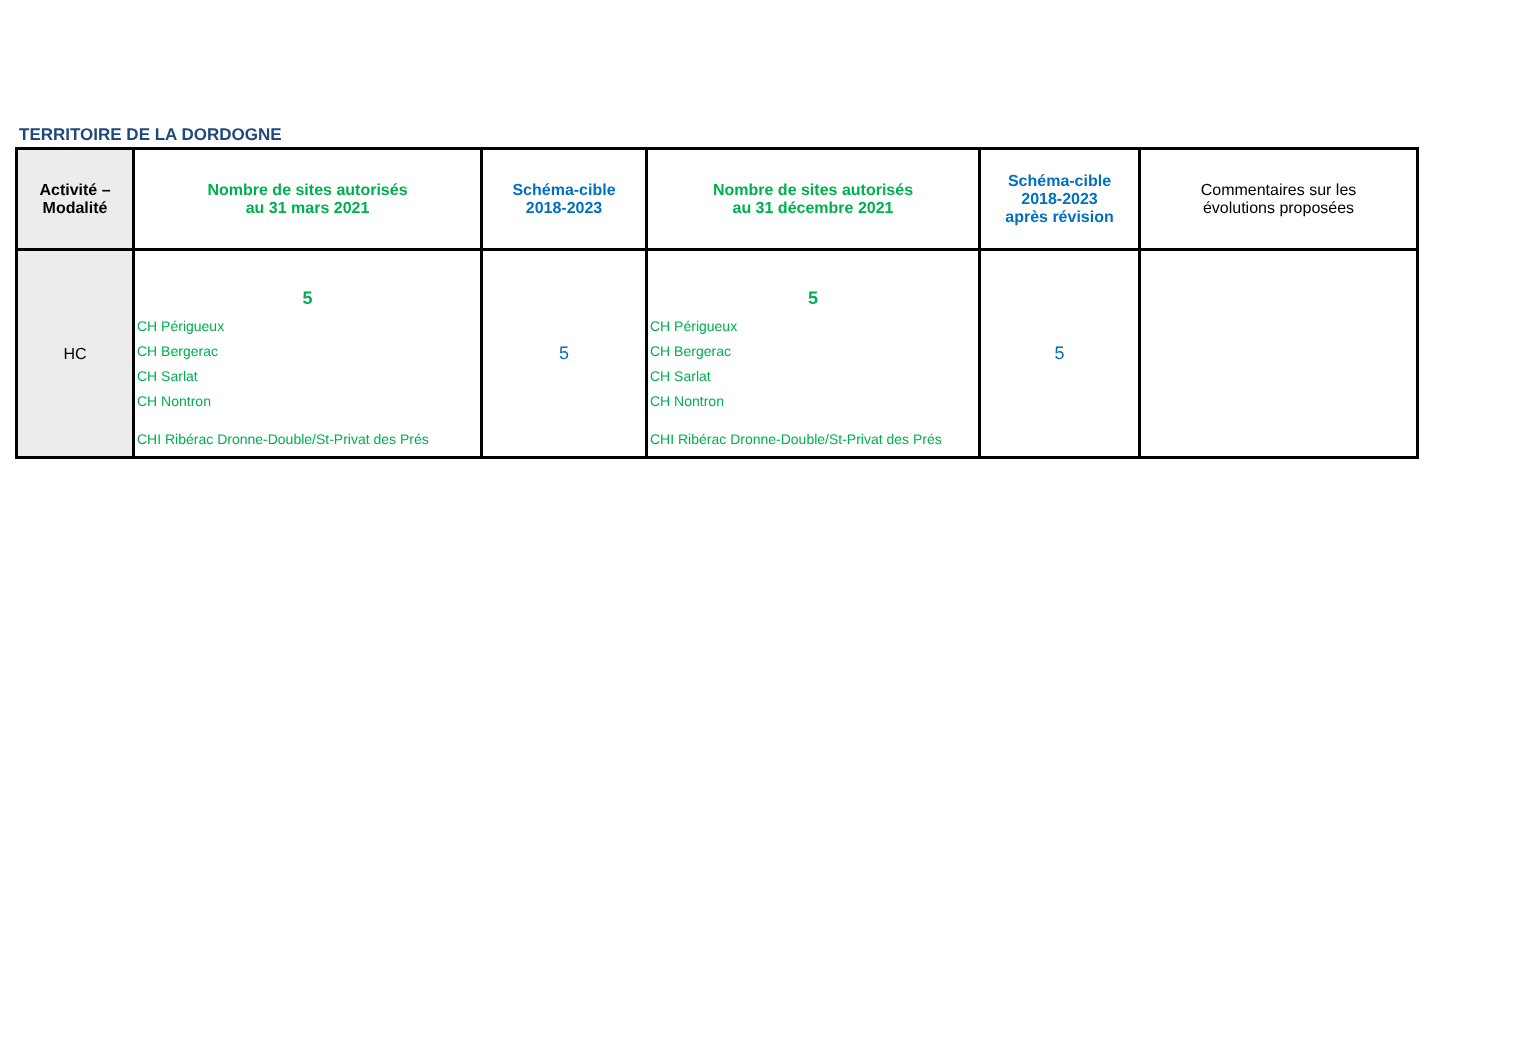TERRITOIRE DE LA DORDOGNE
| Activité – Modalité | Nombre de sites autorisés au 31 mars 2021 | Schéma-cible 2018-2023 | Nombre de sites autorisés au 31 décembre 2021 | Schéma-cible 2018-2023 après révision | Commentaires sur les évolutions proposées |
| --- | --- | --- | --- | --- | --- |
| HC | 5 CH Périgueux CH Bergerac CH Sarlat CH Nontron CHI Ribérac Dronne-Double/St-Privat des Prés | 5 | 5 CH Périgueux CH Bergerac CH Sarlat CH Nontron CHI Ribérac Dronne-Double/St-Privat des Prés | 5 | |